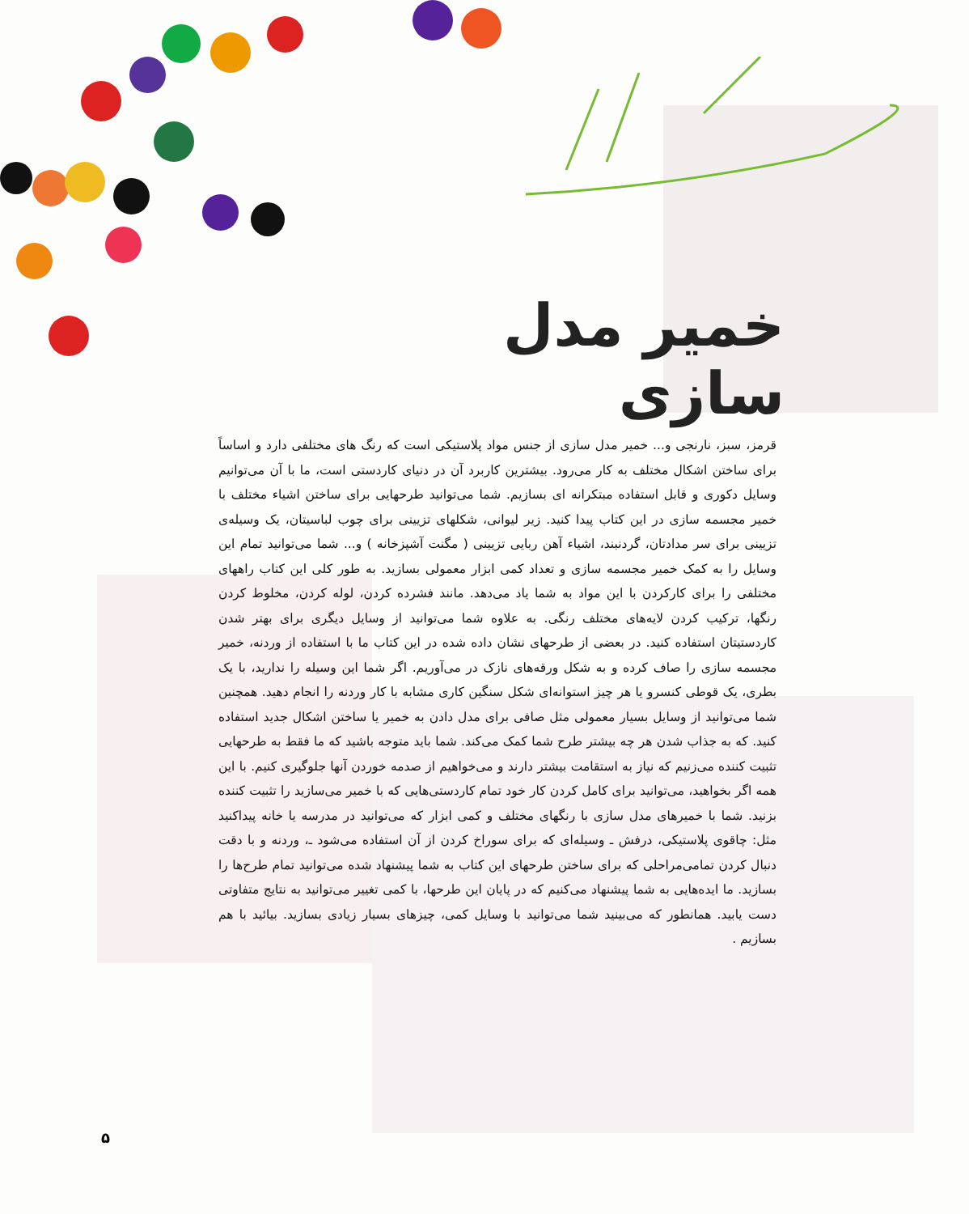خمیر مدل سازی
قرمز، سبز، نارنجی و... خمیر مدل سازی از جنس مواد پلاستیکی است که رنگ های مختلفی دارد و اساساً برای ساختن اشکال مختلف به کار می‌رود. بیشترین کاربرد آن در دنیای کاردستی است، ما با آن می‌توانیم وسایل دکوری و قابل استفاده مبتکرانه ای بسازیم. شما می‌توانید طرحهایی برای ساختن اشیاء مختلف با خمیر مجسمه سازی در این کتاب پیدا کنید. زیر لیوانی، شکلهای تزیینی برای چوب لباسیتان، یک وسیله‌ی تزیینی برای سر مدادتان، گردنبند، اشیاء آهن ربایی تزیینی ( مگنت آشپزخانه ) و... شما می‌توانید تمام این وسایل را به کمک خمیر مجسمه سازی و تعداد کمی ابزار معمولی بسازید. به طور کلی این کتاب راههای مختلفی را برای کارکردن با این مواد به شما یاد می‌دهد. مانند فشرده کردن، لوله کردن، مخلوط کردن رنگها، ترکیب کردن لایه‌های مختلف رنگی. به علاوه شما می‌توانید از وسایل دیگری برای بهتر شدن کاردستیتان استفاده کنید. در بعضی از طرحهای نشان داده شده در این کتاب ما با استفاده از وردنه، خمیر مجسمه سازی را صاف کرده و به شکل ورقه‌های نازک در می‌آوریم. اگر شما این وسیله را ندارید، با یک بطری، یک قوطی کنسرو یا هر چیز استوانه‌ای شکل سنگین کاری مشابه با کار وردنه را انجام دهید. همچنین شما می‌توانید از وسایل بسیار معمولی مثل صافی برای مدل دادن به خمیر یا ساختن اشکال جدید استفاده کنید. که به جذاب شدن هر چه بیشتر طرح شما کمک می‌کند. شما باید متوجه باشید که ما فقط به طرحهایی تثبیت کننده می‌زنیم که نیاز به استقامت بیشتر دارند و می‌خواهیم از صدمه خوردن آنها جلوگیری کنیم. با این همه اگر بخواهید، می‌توانید برای کامل کردن کار خود تمام کاردستی‌هایی که با خمیر می‌سازید را تثبیت کننده بزنید. شما با خمیرهای مدل سازی با رنگهای مختلف و کمی ابزار که می‌توانید در مدرسه یا خانه پیداکنید مثل: چاقوی پلاستیکی، درفش ـ وسیله‌ای که برای سوراخ کردن از آن استفاده می‌شود ـ، وردنه و با دقت دنبال کردن تمامی‌مراحلی که برای ساختن طرحهای این کتاب به شما پیشنهاد شده می‌توانید تمام طرح‌ها را بسازید. ما ایده‌هایی به شما پیشنهاد می‌کنیم که در پایان این طرحها، با کمی تغییر می‌توانید به نتایج متفاوتی دست یابید. همانطور که می‌بینید شما می‌توانید با وسایل کمی، چیزهای بسیار زیادی بسازید. بیائید با هم بسازیم .
۵